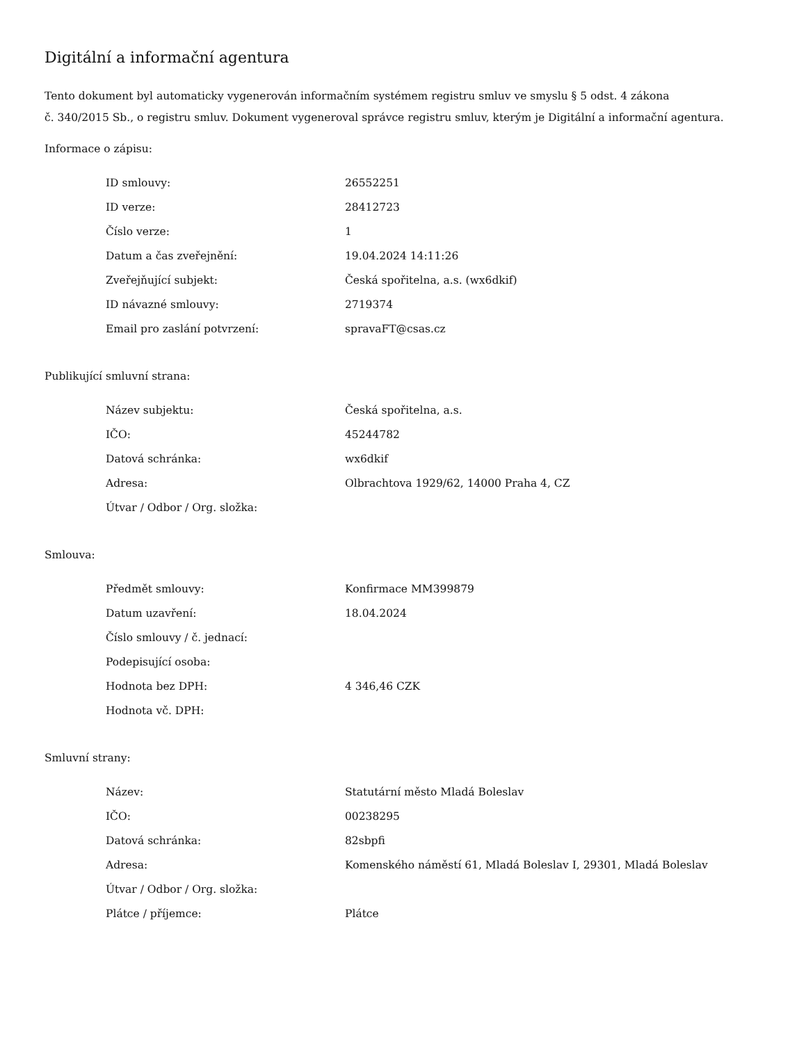Digitální a informační agentura
Tento dokument byl automaticky vygenerován informačním systémem registru smluv ve smyslu § 5 odst. 4 zákona
č. 340/2015 Sb., o registru smluv. Dokument vygeneroval správce registru smluv, kterým je Digitální a informační agentura.
Informace o zápisu:
| ID smlouvy: | 26552251 |
| ID verze: | 28412723 |
| Číslo verze: | 1 |
| Datum a čas zveřejnění: | 19.04.2024 14:11:26 |
| Zveřejňující subjekt: | Česká spořitelna, a.s. (wx6dkif) |
| ID návazné smlouvy: | 2719374 |
| Email pro zaslání potvrzení: | spravaFT@csas.cz |
Publikující smluvní strana:
| Název subjektu: | Česká spořitelna, a.s. |
| IČO: | 45244782 |
| Datová schránka: | wx6dkif |
| Adresa: | Olbrachtova 1929/62, 14000 Praha 4, CZ |
| Útvar / Odbor / Org. složka: | |
Smlouva:
| Předmět smlouvy: | Konfirmace MM399879 |
| Datum uzavření: | 18.04.2024 |
| Číslo smlouvy / č. jednací: | |
| Podepisující osoba: | |
| Hodnota bez DPH: | 4 346,46 CZK |
| Hodnota vč. DPH: | |
Smluvní strany:
| Název: | Statutární město Mladá Boleslav |
| IČO: | 00238295 |
| Datová schránka: | 82sbpfi |
| Adresa: | Komenského náměstí 61, Mladá Boleslav I, 29301, Mladá Boleslav |
| Útvar / Odbor / Org. složka: | |
| Plátce / příjemce: | Plátce |